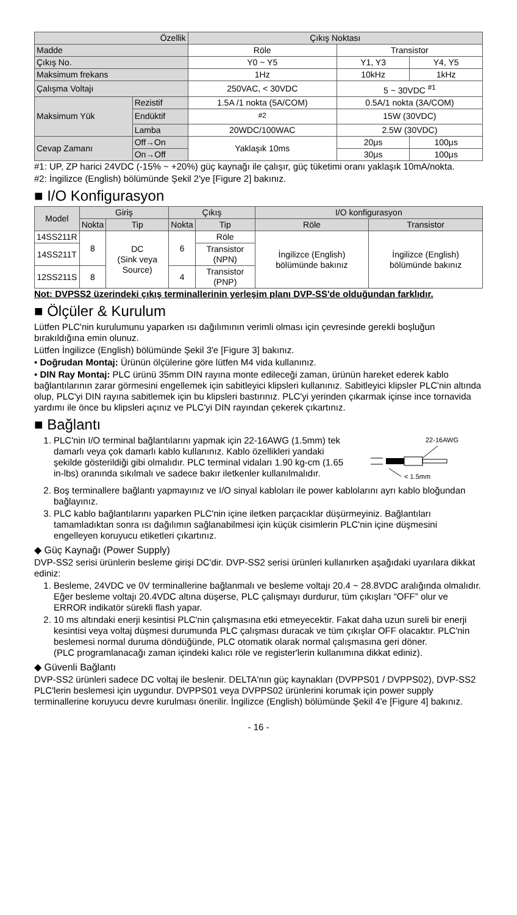| Özellik | | Çıkış Noktası | | |
| Madde | | Röle | Transistor | |
| Çıkış No. | | Y0 ~ Y5 | Y1, Y3 | Y4, Y5 |
| Maksimum frekans | | 1Hz | 10kHz | 1kHz |
| Çalışma Voltajı | | 250VAC, < 30VDC | 5 ~ 30VDC <sup>#1</sup> | |
| Maksimum Yük | Rezistif | 1.5A /1 nokta (5A/COM) | 0.5A/1 nokta (3A/COM) | |
| | Endüktif | <sup>#2</sup> | 15W (30VDC) | |
| | Lamba | 20WDC/100WAC | 2.5W (30VDC) | |
| Cevap Zamanı | Off→On | Yaklaşık 10ms | 20μs | 100μs |
| | On→Off | | 30μs | 100μs |
#1: UP, ZP harici 24VDC (-15% ~ +20%) güç kaynağı ile çalışır, güç tüketimi oranı yaklaşık 10mA/nokta.
#2: İngilizce (English) bölümünde Şekil 2'ye [Figure 2] bakınız.
■ I/O Konfigurasyon
| Model | Giriş | | Çıkış | | I/O konfigurasyon | |
| --- | --- | --- | --- | --- | --- | --- |
| | Nokta | Tip | Nokta | Tip | Röle | Transistor |
| 14SS211R | 8 | DC (Sink veya Source) | 6 | Röle | İngilizce (English) bölümünde bakınız | İngilizce (English) bölümünde bakınız |
| 14SS211T | | | | Transistor (NPN) | | |
| 12SS211S | 8 | | 4 | Transistor (PNP) | | |
Not: DVPSS2 üzerindeki çıkış terminallerinin yerleşim planı DVP-SS'de olduğundan farklıdır.
■ Ölçüler & Kurulum
Lütfen PLC'nin kurulumunu yaparken ısı dağılımının verimli olması için çevresinde gerekli boşluğun bırakıldığına emin olunuz.
Lütfen İngilizce (English) bölümünde Şekil 3'e [Figure 3] bakınız.
• Doğrudan Montaj: Ürünün ölçülerine göre lütfen M4 vida kullanınız.
• DIN Ray Montaj: PLC ürünü 35mm DIN rayına monte edileceği zaman, ürünün hareket ederek kablo bağlantılarının zarar görmesini engellemek için sabitleyici klipsleri kullanınız. Sabitleyici klipsler PLC'nin altında olup, PLC'yi DIN rayına sabitlemek için bu klipsleri bastırınız. PLC'yi yerinden çıkarmak içinse ince tornavida yardımı ile önce bu klipsleri açınız ve PLC'yi DIN rayından çekerek çıkartınız.
■ Bağlantı
1. PLC'nin I/O terminal bağlantılarını yapmak için 22-16AWG (1.5mm) tek damarlı veya çok damarlı kablo kullanınız. Kablo özellikleri yandaki şekilde gösterildiği gibi olmalıdır. PLC terminal vidaları 1.90 kg-cm (1.65 in-lbs) oranında sıkılmalı ve sadece bakır iletkenler kullanılmalıdır.
22-16AWG
< 1.5mm
2. Boş terminallere bağlantı yapmayınız ve I/O sinyal kabloları ile power kablolarını ayrı kablo bloğundan bağlayınız.
3. PLC kablo bağlantılarını yaparken PLC'nin içine iletken parçacıklar düşürmeyiniz. Bağlantıları tamamladıktan sonra ısı dağılımın sağlanabilmesi için küçük cisimlerin PLC'nin içine düşmesini engelleyen koruyucu etiketleri çıkartınız.
◆ Güç Kaynağı (Power Supply)
DVP-SS2 serisi ürünlerin besleme girişi DC'dir. DVP-SS2 serisi ürünleri kullanırken aşağıdaki uyarılara dikkat ediniz:
1. Besleme, 24VDC ve 0V terminallerine bağlanmalı ve besleme voltajı 20.4 ~ 28.8VDC aralığında olmalıdır. Eğer besleme voltajı 20.4VDC altına düşerse, PLC çalışmayı durdurur, tüm çıkışları “OFF” olur ve ERROR indikatör sürekli flash yapar.
2. 10 ms altındaki enerji kesintisi PLC'nin çalışmasına etki etmeyecektir. Fakat daha uzun sureli bir enerji kesintisi veya voltaj düşmesi durumunda PLC çalışması duracak ve tüm çıkışlar OFF olacaktır. PLC'nin beslemesi normal duruma döndüğünde, PLC otomatik olarak normal çalışmasına geri döner.
(PLC programlanacağı zaman içindeki kalıcı röle ve register'lerin kullanımına dikkat ediniz).
◆ Güvenli Bağlantı
DVP-SS2 ürünleri sadece DC voltaj ile beslenir. DELTA'nın güç kaynakları (DVPPS01 / DVPPS02), DVP-SS2 PLC'lerin beslemesi için uygundur. DVPPS01 veya DVPPS02 ürünlerini korumak için power supply terminallerine koruyucu devre kurulması önerilir. İngilizce (English) bölümünde Şekil 4'e [Figure 4] bakınız.
- 16 -